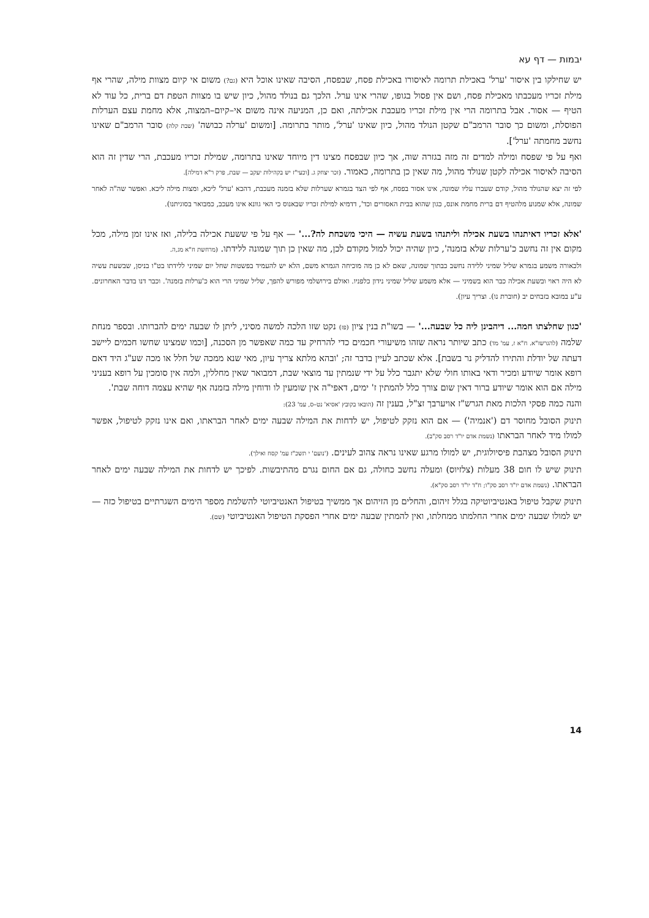יבמות — דף עא
יש שחילקו בין איסור 'ערל' באכילת תרומה לאיסורו באכילת פסח, שבפסח, הסיבה שאינו אוכל היא (גם?) משום אי קיום מצוות מילה, שהרי אף מילת זכריו מעכבתו מאכילת פסח, ושם אין פסול בגופו, שהרי אינו ערל. הלכך גם בנולד מהול, כיון שיש בו מצוות הטפת דם ברית, כל עוד לא הטיף — אסור. אבל בתרומה הרי אין מילת זכריו מעכבת אכילתה, ואם כן, המניעה אינה משום אי–קיום–המצוה, אלא מחמת עצם הערלות הפוסלת, ומשום כך סובר הרמב"ם שקטן הנולד מהול, כיון שאינו 'ערל', מותר בתרומה. [ומשום 'ערלה כבושה' (שבת קלה) סובר הרמב"ם שאינו נחשב מחמתה 'ערל'].
ואף על פי שפסח ומילה למדים זה מזה בגזרה שוה, אך כיון שבפסח מצינו דין מיוחד שאינו בתרומה, שמילת זכריו מעכבת, הרי שדין זה הוא הסיבה לאיסור אכילה לקטן שנולד מהול, מה שאין כן בתרומה, כאמור. (זכר יצחק ג. [וכעי"ז יש בקהילות יעקב — שבת, פרק ר"א דמילה].
לפי זה יצא שהנולד מהול, קודם שעברו עליו שמונה, אינו אסור בפסח, אף לפי הצד בגמרא שערלות שלא בזמנה מעכבת, דהכא 'ערל' ליכא, ומצות מילה ליכא. ואפשר שה"ה לאחר שמונה, אלא שמנוע מלהטיף דם ברית מחמת אונס, כגון שהוא בבית האסורים וכד', דדמיא למילת זכריו שבאנוס כי האי גוונא אינו מעכב, כמבואר בסוגיתנו).
'אלא זכריו דאיתנהו בשעת אכילה וליתנהו בשעת עשיה — היכי משכחת לה?...' — אף על פי ששעת אכילה בלילה, ואז אינו זמן מילה, מכל מקום אין זה נחשב כ'ערלות שלא בזמנה', כיון שהיה יכול למול מקודם לכן, מה שאין כן תוך שמונה ללידתו. (מרחשת ח"א מג,ה.
ולכאורה משמע בגמרא שליל שמיני ללידה נחשב כבתוך שמונה, שאם לא כן מה מוכיחה הגמרא משם, הלא יש להעמיד בפשטות שחל יום שמיני ללידתו בט"ו בניסן, שבשעת עשיה לא היה ראוי ובשעת אכילה כבר הוא בשמיני — אלא משמע שליל שמיני נידון כלפניו. ואולם בירושלמי מפורש להפך, שליל שמיני הרי הוא כ'ערלות בזמנה'. וכבר דנו בדבר האחרונים. ע"ע במובא בזבחים יב (חוברת נו). וצריך עיון).
'כגון שחלצתו חמה... דיהבינן ליה כל שבעה...' — בשו"ת בנין ציון (פז) נקט שזו הלכה למשה מסיני, ליתן לו שבעה ימים להברותו. ובספר מנחת שלמה (להגרשז"א. ח"א ז, עמ' מד) כתב שיותר נראה שזהו משיעורי חכמים כדי להרחיק עד כמה שאפשר מן הסכנה, [וכמו שמצינו שחשו חכמים ליישב דעתה של יודלת והתירו להדליק נר בשבת]. אלא שכתב לעיין בדבר זה; 'ובהא מלתא צריך עיון, מאי שנא ממכה של חלל או מכה שע"ג היד דאם רופא אומר שיודע ומכיר ודאי באותו חולי שלא יתגבר כלל על ידי שנמתין עד מוצאי שבת, דמבואר שאין מחללין, ולמה אין סומכין על רופא בעניני מילה אם הוא אומר שיודע ברור דאין שום צורך כלל להמתין ז' ימים, דאפי"ה אין שומעין לו ודוחין מילה בזמנה אף שהיא עצמה דוחה שבת'.
והנה כמה פסקי הלכות מאת הגרש"ז אויערבך זצ"ל, בענין זה (הובאו בקובץ 'אסיא' נט–ס, עמ' 23):
תינוק הסובל מחוסר דם ('אנמיה') — אם הוא נזקק לטיפול, יש לדחות את המילה שבעה ימים לאחר הבראתו, ואם אינו נזקק לטיפול, אפשר למולו מיד לאחר הבראתו (נשמת אדם יו"ד רסב סק"ב).
תינוק הסובל מצהבת פיסיולוגית, יש למולו מרגע שאינו נראה צהוב לעינים. ('נועם' י תשכ"ז עמ' קסח ואילך).
תינוק שיש לו חום 38 מעלות (צלזיוס) ומעלה נחשב כחולה, גם אם החום נגרם מהתיבשות. לפיכך יש לדחות את המילה שבעה ימים לאחר הבראתו. (נשמת אדם יו"ד רסב סק"ו; ח"ד יו"ד רסב סק"א).
תינוק שקבל טיפול באנטיביוטיקה בגלל זיהום, והחלים מן הזיהום אך ממשיך בטיפול האנטיביוטי להשלמת מספר הימים השגרתיים בטיפול כזה — יש למולו שבעה ימים אחרי החלמתו ממחלתו, ואין להמתין שבעה ימים אחרי הפסקת הטיפול האנטיביוטי (שם).
14